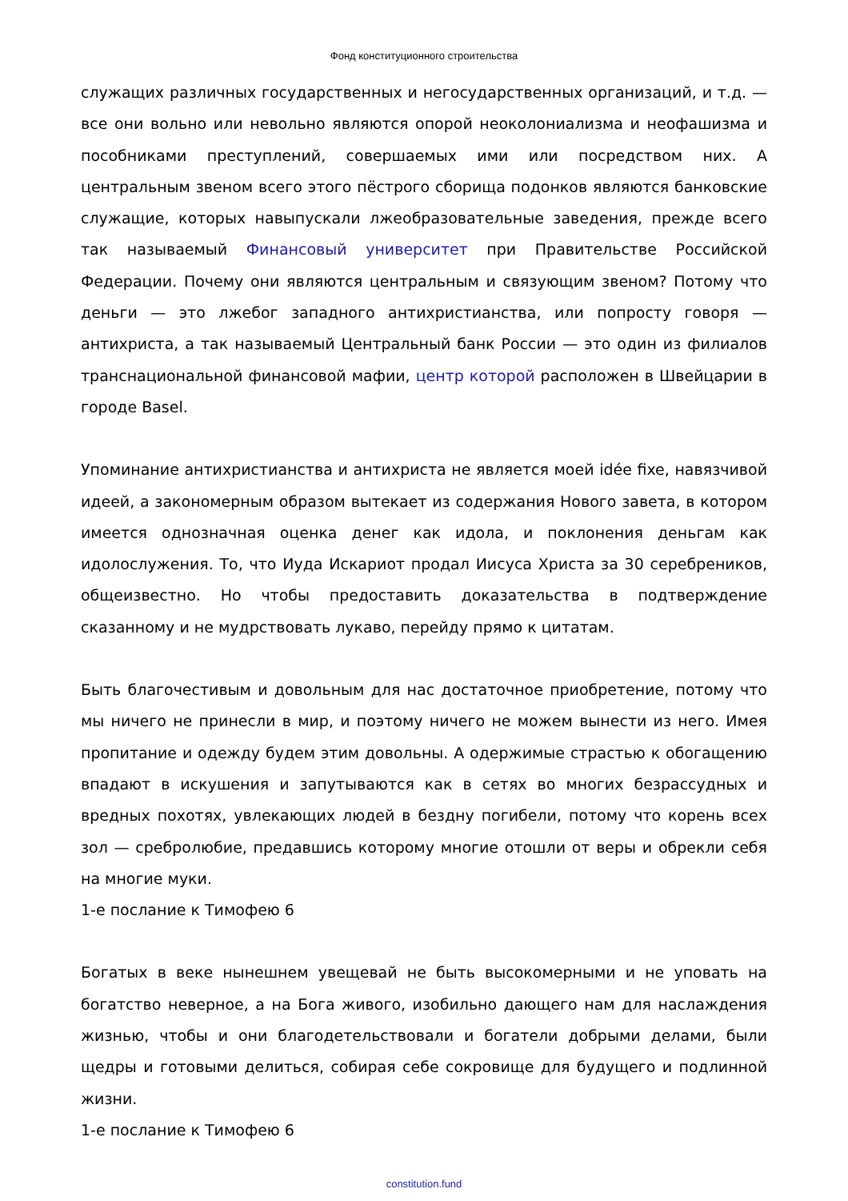Фонд конституционного строительства
служащих различных государственных и негосударственных организаций, и т.д. — все они вольно или невольно являются опорой неоколониализма и неофашизма и пособниками преступлений, совершаемых ими или посредством них. А центральным звеном всего этого пёстрого сборища подонков являются банковские служащие, которых навыпускали лжеобразовательные заведения, прежде всего так называемый Финансовый университет при Правительстве Российской Федерации. Почему они являются центральным и связующим звеном? Потому что деньги — это лжебог западного антихристианства, или попросту говоря — антихриста, а так называемый Центральный банк России — это один из филиалов транснациональной финансовой мафии, центр которой расположен в Швейцарии в городе Basel.
Упоминание антихристианства и антихриста не является моей idée fixe, навязчивой идеей, а закономерным образом вытекает из содержания Нового завета, в котором имеется однозначная оценка денег как идола, и поклонения деньгам как идолослужения. То, что Иуда Искариот продал Иисуса Христа за 30 серебреников, общеизвестно. Но чтобы предоставить доказательства в подтверждение сказанному и не мудрствовать лукаво, перейду прямо к цитатам.
Быть благочестивым и довольным для нас достаточное приобретение, потому что мы ничего не принесли в мир, и поэтому ничего не можем вынести из него. Имея пропитание и одежду будем этим довольны. А одержимые страстью к обогащению впадают в искушения и запутываются как в сетях во многих безрассудных и вредных похотях, увлекающих людей в бездну погибели, потому что корень всех зол — сребролюбие, предавшись которому многие отошли от веры и обрекли себя на многие муки.
1-е послание к Тимофею 6
Богатых в веке нынешнем увещевай не быть высокомерными и не уповать на богатство неверное, а на Бога живого, изобильно дающего нам для наслаждения жизнью, чтобы и они благодетельствовали и богатели добрыми делами, были щедры и готовыми делиться, собирая себе сокровище для будущего и подлинной жизни.
1-е послание к Тимофею 6
constitution.fund